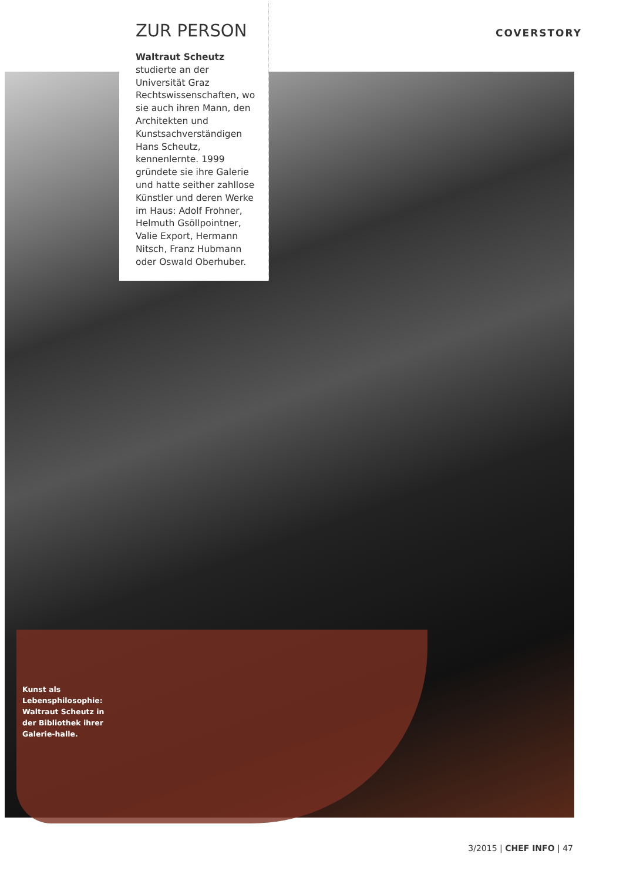COVERSTORY
ZUR PERSON
Waltraut Scheutz studierte an der Universität Graz Rechtswissenschaften, wo sie auch ihren Mann, den Architekten und Kunstsachverständigen Hans Scheutz, kennenlernte. 1999 gründete sie ihre Galerie und hatte seither zahllose Künstler und deren Werke im Haus: Adolf Frohner, Helmuth Gsöllpointner, Valie Export, Hermann Nitsch, Franz Hubmann oder Oswald Oberhuber.
Kunst als Lebensphilosophie: Waltraut Scheutz in der Bibliothek ihrer Galerie-halle.
3/2015 | CHEF INFO | 47